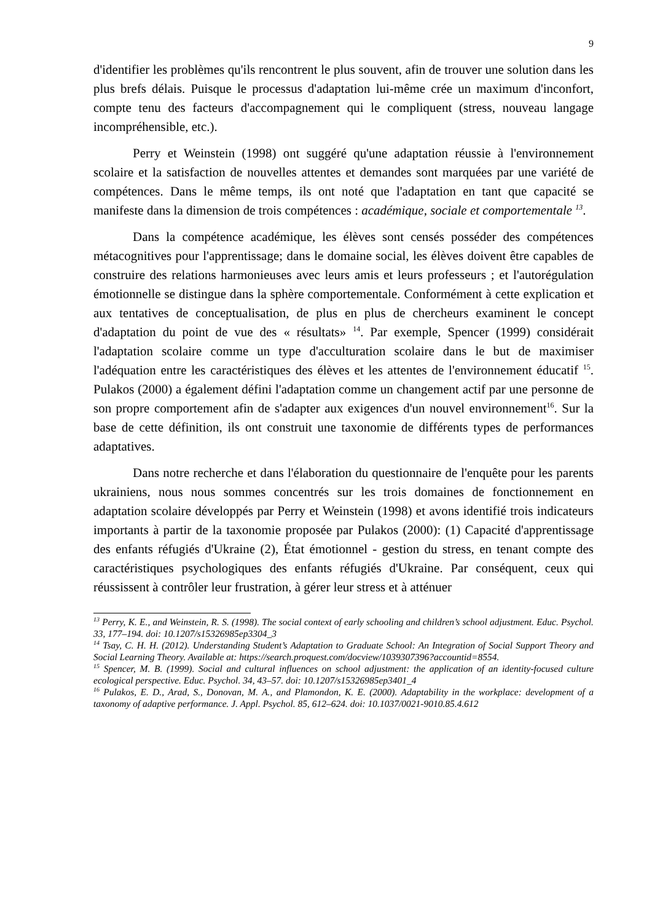9
d'identifier les problèmes qu'ils rencontrent le plus souvent, afin de trouver une solution dans les plus brefs délais. Puisque le processus d'adaptation lui-même crée un maximum d'inconfort, compte tenu des facteurs d'accompagnement qui le compliquent (stress, nouveau langage incompréhensible, etc.).
Perry et Weinstein (1998) ont suggéré qu'une adaptation réussie à l'environnement scolaire et la satisfaction de nouvelles attentes et demandes sont marquées par une variété de compétences. Dans le même temps, ils ont noté que l'adaptation en tant que capacité se manifeste dans la dimension de trois compétences : académique, sociale et comportementale <sup>13</sup>.
Dans la compétence académique, les élèves sont censés posséder des compétences métacognitives pour l'apprentissage; dans le domaine social, les élèves doivent être capables de construire des relations harmonieuses avec leurs amis et leurs professeurs ; et l'autorégulation émotionnelle se distingue dans la sphère comportementale. Conformément à cette explication et aux tentatives de conceptualisation, de plus en plus de chercheurs examinent le concept d'adaptation du point de vue des « résultats» <sup>14</sup>. Par exemple, Spencer (1999) considérait l'adaptation scolaire comme un type d'acculturation scolaire dans le but de maximiser l'adéquation entre les caractéristiques des élèves et les attentes de l'environnement éducatif <sup>15</sup>. Pulakos (2000) a également défini l'adaptation comme un changement actif par une personne de son propre comportement afin de s'adapter aux exigences d'un nouvel environnement<sup>16</sup>. Sur la base de cette définition, ils ont construit une taxonomie de différents types de performances adaptatives.
Dans notre recherche et dans l'élaboration du questionnaire de l'enquête pour les parents ukrainiens, nous nous sommes concentrés sur les trois domaines de fonctionnement en adaptation scolaire développés par Perry et Weinstein (1998) et avons identifié trois indicateurs importants à partir de la taxonomie proposée par Pulakos (2000): (1) Capacité d'apprentissage des enfants réfugiés d'Ukraine (2), État émotionnel - gestion du stress, en tenant compte des caractéristiques psychologiques des enfants réfugiés d'Ukraine. Par conséquent, ceux qui réussissent à contrôler leur frustration, à gérer leur stress et à atténuer
<sup>13</sup> Perry, K. E., and Weinstein, R. S. (1998). The social context of early schooling and children’s school adjustment. Educ. Psychol. 33, 177–194. doi: 10.1207/s15326985ep3304_3
<sup>14</sup> Tsay, C. H. H. (2012). Understanding Student’s Adaptation to Graduate School: An Integration of Social Support Theory and Social Learning Theory. Available at: https://search.proquest.com/docview/1039307396?accountid=8554.
<sup>15</sup> Spencer, M. B. (1999). Social and cultural influences on school adjustment: the application of an identity-focused culture ecological perspective. Educ. Psychol. 34, 43–57. doi: 10.1207/s15326985ep3401_4
<sup>16</sup> Pulakos, E. D., Arad, S., Donovan, M. A., and Plamondon, K. E. (2000). Adaptability in the workplace: development of a taxonomy of adaptive performance. J. Appl. Psychol. 85, 612–624. doi: 10.1037/0021-9010.85.4.612